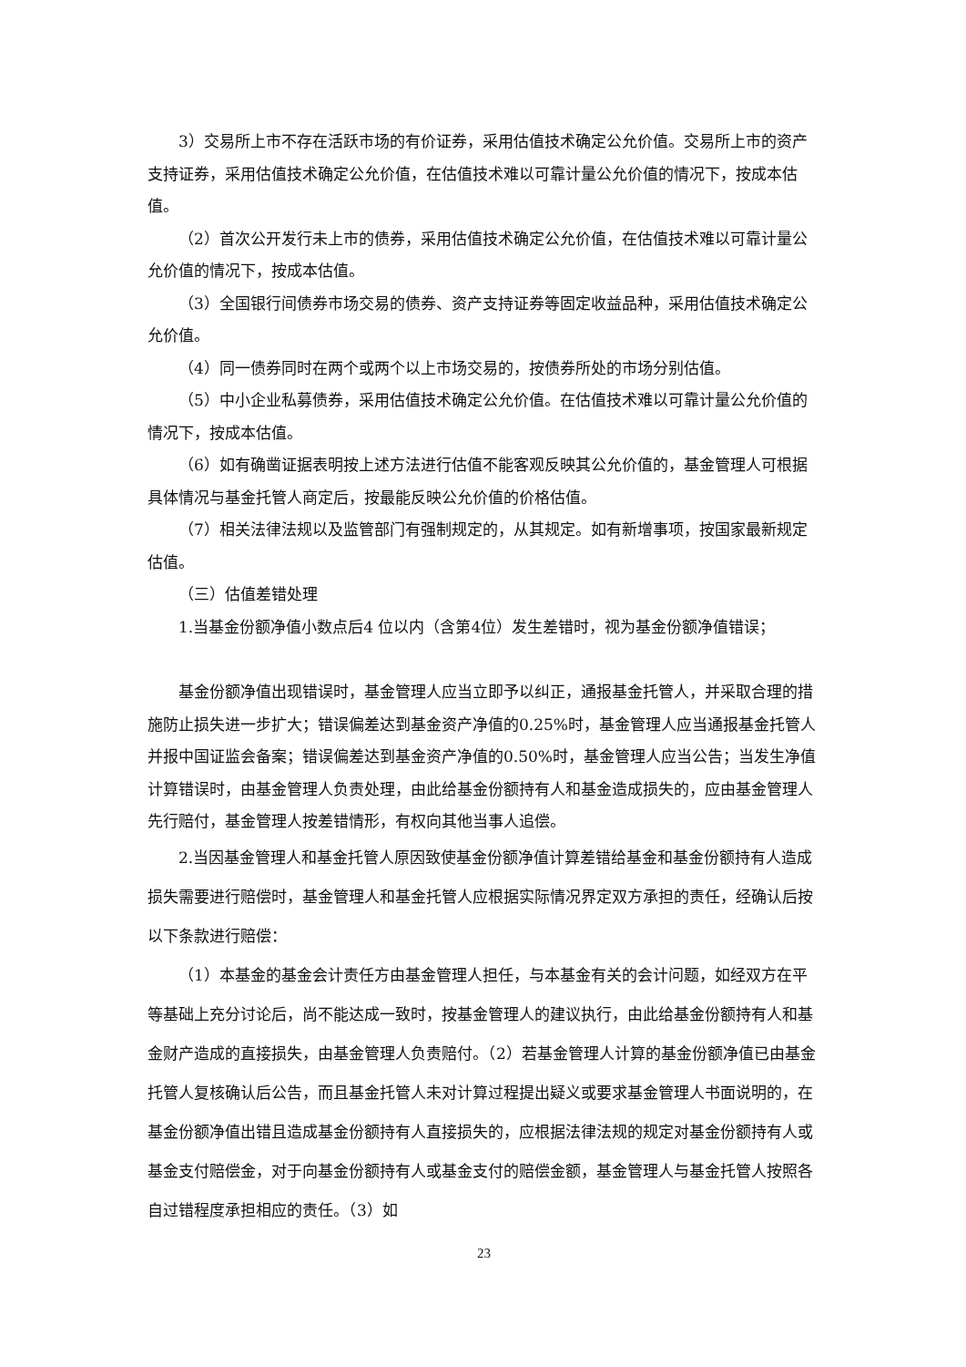3）交易所上市不存在活跃市场的有价证券，采用估值技术确定公允价值。交易所上市的资产支持证券，采用估值技术确定公允价值，在估值技术难以可靠计量公允价值的情况下，按成本估值。
（2）首次公开发行未上市的债券，采用估值技术确定公允价值，在估值技术难以可靠计量公允价值的情况下，按成本估值。
（3）全国银行间债券市场交易的债券、资产支持证券等固定收益品种，采用估值技术确定公允价值。
（4）同一债券同时在两个或两个以上市场交易的，按债券所处的市场分别估值。
（5）中小企业私募债券，采用估值技术确定公允价值。在估值技术难以可靠计量公允价值的情况下，按成本估值。
（6）如有确凿证据表明按上述方法进行估值不能客观反映其公允价值的，基金管理人可根据具体情况与基金托管人商定后，按最能反映公允价值的价格估值。
（7）相关法律法规以及监管部门有强制规定的，从其规定。如有新增事项，按国家最新规定估值。
（三）估值差错处理
1.当基金份额净值小数点后4 位以内（含第4位）发生差错时，视为基金份额净值错误；
基金份额净值出现错误时，基金管理人应当立即予以纠正，通报基金托管人，并采取合理的措施防止损失进一步扩大；错误偏差达到基金资产净值的0.25%时，基金管理人应当通报基金托管人并报中国证监会备案；错误偏差达到基金资产净值的0.50%时，基金管理人应当公告；当发生净值计算错误时，由基金管理人负责处理，由此给基金份额持有人和基金造成损失的，应由基金管理人先行赔付，基金管理人按差错情形，有权向其他当事人追偿。
2.当因基金管理人和基金托管人原因致使基金份额净值计算差错给基金和基金份额持有人造成损失需要进行赔偿时，基金管理人和基金托管人应根据实际情况界定双方承担的责任，经确认后按以下条款进行赔偿：
（1）本基金的基金会计责任方由基金管理人担任，与本基金有关的会计问题，如经双方在平等基础上充分讨论后，尚不能达成一致时，按基金管理人的建议执行，由此给基金份额持有人和基金财产造成的直接损失，由基金管理人负责赔付。（2）若基金管理人计算的基金份额净值已由基金托管人复核确认后公告，而且基金托管人未对计算过程提出疑义或要求基金管理人书面说明的，在基金份额净值出错且造成基金份额持有人直接损失的，应根据法律法规的规定对基金份额持有人或基金支付赔偿金，对于向基金份额持有人或基金支付的赔偿金额，基金管理人与基金托管人按照各自过错程度承担相应的责任。（3）如
23